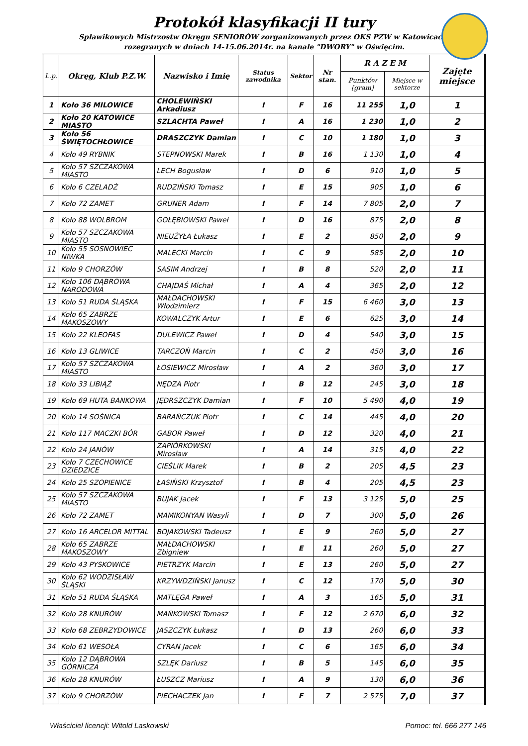Protokół klasyfikacji II tury
Spławikowych Mistrzostw Okręgu SENIORÓW zorganizowanych przez OKS PZW w Katowicach.
rozegranych w dniach 14-15.06.2014r. na kanale "DWORY" w Oświęcim.
| L.p. | Okręg, Klub P.Z.W. | Nazwisko i Imię | Status zawodnika | Sektor | Nr stan. | R A Z E M | | Zajęte miejsce |
| --- | --- | --- | --- | --- | --- | --- | --- | --- |
| | | | | | | Punktów [gram] | Miejsce w sektorze | |
| 1 | Koło 36 MILOWICE | CHOLEWIŃSKI Arkadiusz | I | F | 16 | 11 255 | 1,0 | 1 |
| 2 | Koło 20 KATOWICE MIASTO | SZLACHTA Paweł | I | A | 16 | 1 230 | 1,0 | 2 |
| 3 | Koło 56 ŚWIĘTOCHŁOWICE | DRASZCZYK Damian | I | C | 10 | 1 180 | 1,0 | 3 |
| 4 | Koło 49 RYBNIK | STEPNOWSKI Marek | I | B | 16 | 1 130 | 1,0 | 4 |
| 5 | Koło 57 SZCZAKOWA MIASTO | LECH Bogusław | I | D | 6 | 910 | 1,0 | 5 |
| 6 | Koło 6 CZELADŹ | RUDZIŃSKI Tomasz | I | E | 15 | 905 | 1,0 | 6 |
| 7 | Koło 72 ZAMET | GRUNER Adam | I | F | 14 | 7 805 | 2,0 | 7 |
| 8 | Koło 88 WOLBROM | GOŁĘBIOWSKI Paweł | I | D | 16 | 875 | 2,0 | 8 |
| 9 | Koło 57 SZCZAKOWA MIASTO | NIEUŻYŁA Łukasz | I | E | 2 | 850 | 2,0 | 9 |
| 10 | Koło 55 SOSNOWIEC NIWKA | MALECKI Marcin | I | C | 9 | 585 | 2,0 | 10 |
| 11 | Koło 9 CHORZÓW | SASIM Andrzej | I | B | 8 | 520 | 2,0 | 11 |
| 12 | Koło 106 DĄBROWA NARODOWA | CHAJDAŚ Michał | I | A | 4 | 365 | 2,0 | 12 |
| 13 | Koło 51 RUDA ŚLĄSKA | MAŁDACHOWSKI Włodzimierz | I | F | 15 | 6 460 | 3,0 | 13 |
| 14 | Koło 65 ZABRZE MAKOSZOWY | KOWALCZYK Artur | I | E | 6 | 625 | 3,0 | 14 |
| 15 | Koło 22 KLEOFAS | DULEWICZ Paweł | I | D | 4 | 540 | 3,0 | 15 |
| 16 | Koło 13 GLIWICE | TARCZOŃ Marcin | I | C | 2 | 450 | 3,0 | 16 |
| 17 | Koło 57 SZCZAKOWA MIASTO | ŁOSIEWICZ Mirosław | I | A | 2 | 360 | 3,0 | 17 |
| 18 | Koło 33 LIBIĄŻ | NĘDZA Piotr | I | B | 12 | 245 | 3,0 | 18 |
| 19 | Koło 69 HUTA BANKOWA | JĘDRSZCZYK Damian | I | F | 10 | 5 490 | 4,0 | 19 |
| 20 | Koło 14 SOŚNICA | BARAŃCZUK Piotr | I | C | 14 | 445 | 4,0 | 20 |
| 21 | Koło 117 MACZKI BÓR | GABOR Paweł | I | D | 12 | 320 | 4,0 | 21 |
| 22 | Koło 24 JANÓW | ZAPIÓRKOWSKI Mirosław | I | A | 14 | 315 | 4,0 | 22 |
| 23 | Koło 7 CZECHOWICE DZIEDZICE | CIEŚLIK Marek | I | B | 2 | 205 | 4,5 | 23 |
| 24 | Koło 25 SZOPIENICE | ŁASIŃSKI Krzysztof | I | B | 4 | 205 | 4,5 | 23 |
| 25 | Koło 57 SZCZAKOWA MIASTO | BUJAK Jacek | I | F | 13 | 3 125 | 5,0 | 25 |
| 26 | Koło 72 ZAMET | MAMIKONYAN Wasyli | I | D | 7 | 300 | 5,0 | 26 |
| 27 | Koło 16 ARCELOR MITTAL | BOJAKOWSKI Tadeusz | I | E | 9 | 260 | 5,0 | 27 |
| 28 | Koło 65 ZABRZE MAKOSZOWY | MAŁDACHOWSKI Zbigniew | I | E | 11 | 260 | 5,0 | 27 |
| 29 | Koło 43 PYSKOWICE | PIETRZYK Marcin | I | E | 13 | 260 | 5,0 | 27 |
| 30 | Koło 62 WODZISŁAW ŚLĄSKI | KRZYWDZIŃSKI Janusz | I | C | 12 | 170 | 5,0 | 30 |
| 31 | Koło 51 RUDA ŚLĄSKA | MATLĘGA Paweł | I | A | 3 | 165 | 5,0 | 31 |
| 32 | Koło 28 KNURÓW | MAŃKOWSKI Tomasz | I | F | 12 | 2 670 | 6,0 | 32 |
| 33 | Koło 68 ZEBRZYDOWICE | JASZCZYK Łukasz | I | D | 13 | 260 | 6,0 | 33 |
| 34 | Koło 61 WESOŁA | CYRAN Jacek | I | C | 6 | 165 | 6,0 | 34 |
| 35 | Koło 12 DĄBROWA GÓRNICZA | SZLĘK Dariusz | I | B | 5 | 145 | 6,0 | 35 |
| 36 | Koło 28 KNURÓW | ŁUSZCZ Mariusz | I | A | 9 | 130 | 6,0 | 36 |
| 37 | Koło 9 CHORZÓW | PIECHACZEK Jan | I | F | 7 | 2 575 | 7,0 | 37 |
Właściciel licencji: Witold Laskowski Pomoc: tel. 666 277 146